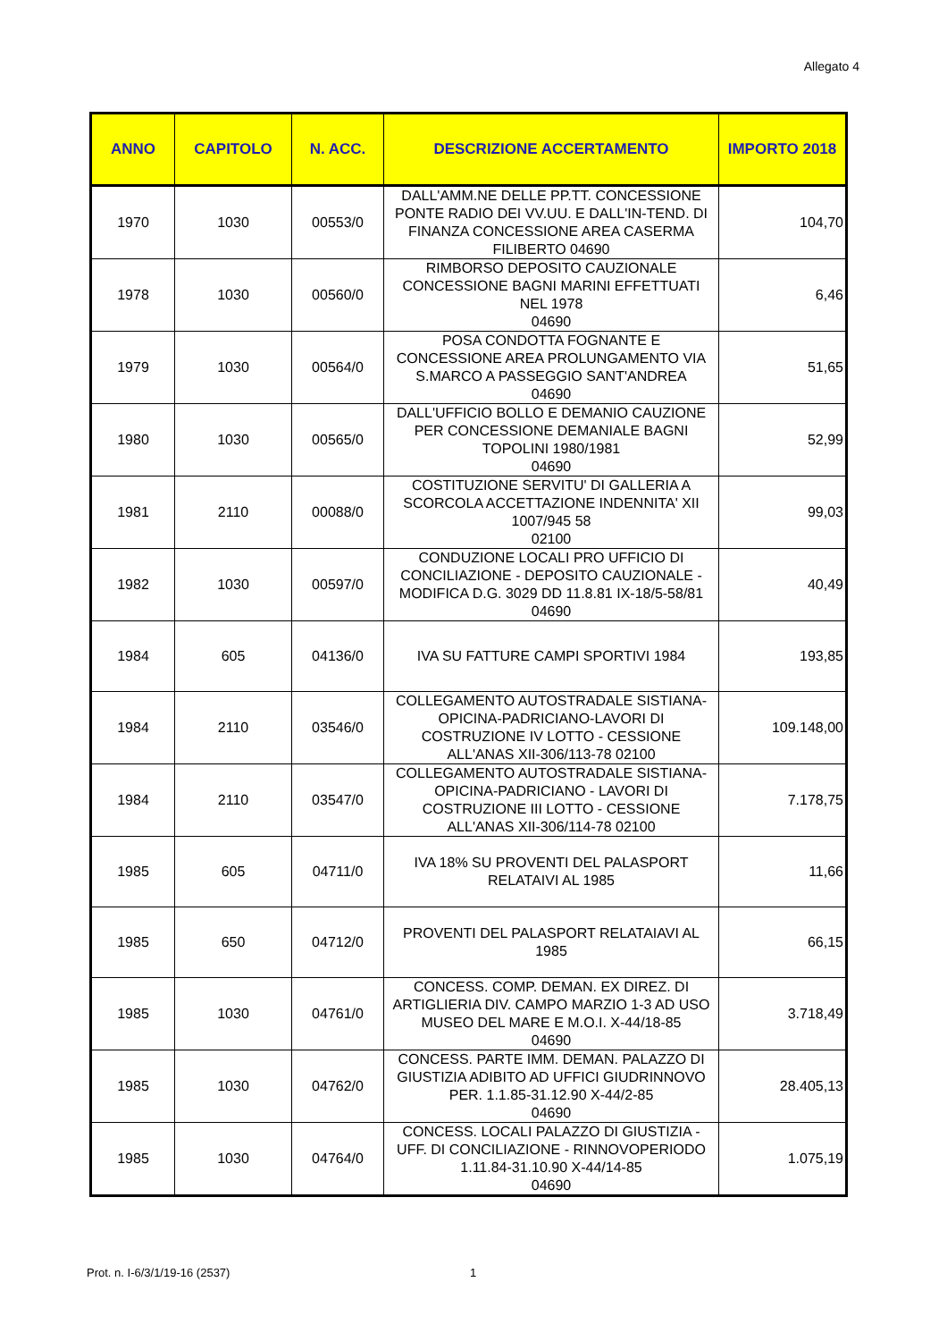Allegato 4
| ANNO | CAPITOLO | N. ACC. | DESCRIZIONE ACCERTAMENTO | IMPORTO 2018 |
| --- | --- | --- | --- | --- |
| 1970 | 1030 | 00553/0 | DALL'AMM.NE DELLE PP.TT. CONCESSIONE PONTE RADIO DEI VV.UU. E DALL'IN-TEND. DI FINANZA CONCESSIONE AREA CASERMA FILIBERTO 04690 | 104,70 |
| 1978 | 1030 | 00560/0 | RIMBORSO DEPOSITO CAUZIONALE CONCESSIONE BAGNI MARINI EFFETTUATI NEL 1978 04690 | 6,46 |
| 1979 | 1030 | 00564/0 | POSA CONDOTTA FOGNANTE E CONCESSIONE AREA PROLUNGAMENTO VIA S.MARCO A PASSEGGIO SANT'ANDREA 04690 | 51,65 |
| 1980 | 1030 | 00565/0 | DALL'UFFICIO BOLLO E DEMANIO CAUZIONE PER CONCESSIONE DEMANIALE BAGNI TOPOLINI 1980/1981 04690 | 52,99 |
| 1981 | 2110 | 00088/0 | COSTITUZIONE SERVITU' DI GALLERIA A SCORCOLA ACCETTAZIONE INDENNITA' XII 1007/945 58 02100 | 99,03 |
| 1982 | 1030 | 00597/0 | CONDUZIONE LOCALI PRO UFFICIO DI CONCILIAZIONE - DEPOSITO CAUZIONALE - MODIFICA D.G. 3029 DD 11.8.81 IX-18/5-58/81 04690 | 40,49 |
| 1984 | 605 | 04136/0 | IVA SU FATTURE CAMPI SPORTIVI 1984 | 193,85 |
| 1984 | 2110 | 03546/0 | COLLEGAMENTO AUTOSTRADALE SISTIANA-OPICINA-PADRICIANO-LAVORI DI COSTRUZIONE IV LOTTO - CESSIONE ALL'ANAS XII-306/113-78 02100 | 109.148,00 |
| 1984 | 2110 | 03547/0 | COLLEGAMENTO AUTOSTRADALE SISTIANA-OPICINA-PADRICIANO - LAVORI DI COSTRUZIONE III LOTTO - CESSIONE ALL'ANAS XII-306/114-78 02100 | 7.178,75 |
| 1985 | 605 | 04711/0 | IVA 18% SU PROVENTI DEL PALASPORT RELATAIVI AL 1985 | 11,66 |
| 1985 | 650 | 04712/0 | PROVENTI DEL PALASPORT RELATAIAVI AL 1985 | 66,15 |
| 1985 | 1030 | 04761/0 | CONCESS. COMP. DEMAN. EX DIREZ. DI ARTIGLIERIA DIV. CAMPO MARZIO 1-3 AD USO MUSEO DEL MARE E M.O.I. X-44/18-85 04690 | 3.718,49 |
| 1985 | 1030 | 04762/0 | CONCESS. PARTE IMM. DEMAN. PALAZZO DI GIUSTIZIA ADIBITO AD UFFICI GIUDRINNOVO PER. 1.1.85-31.12.90 X-44/2-85 04690 | 28.405,13 |
| 1985 | 1030 | 04764/0 | CONCESS. LOCALI PALAZZO DI GIUSTIZIA - UFF. DI CONCILIAZIONE - RINNOVOPERIODO 1.11.84-31.10.90 X-44/14-85 04690 | 1.075,19 |
Prot. n. I-6/3/1/19-16 (2537) 1